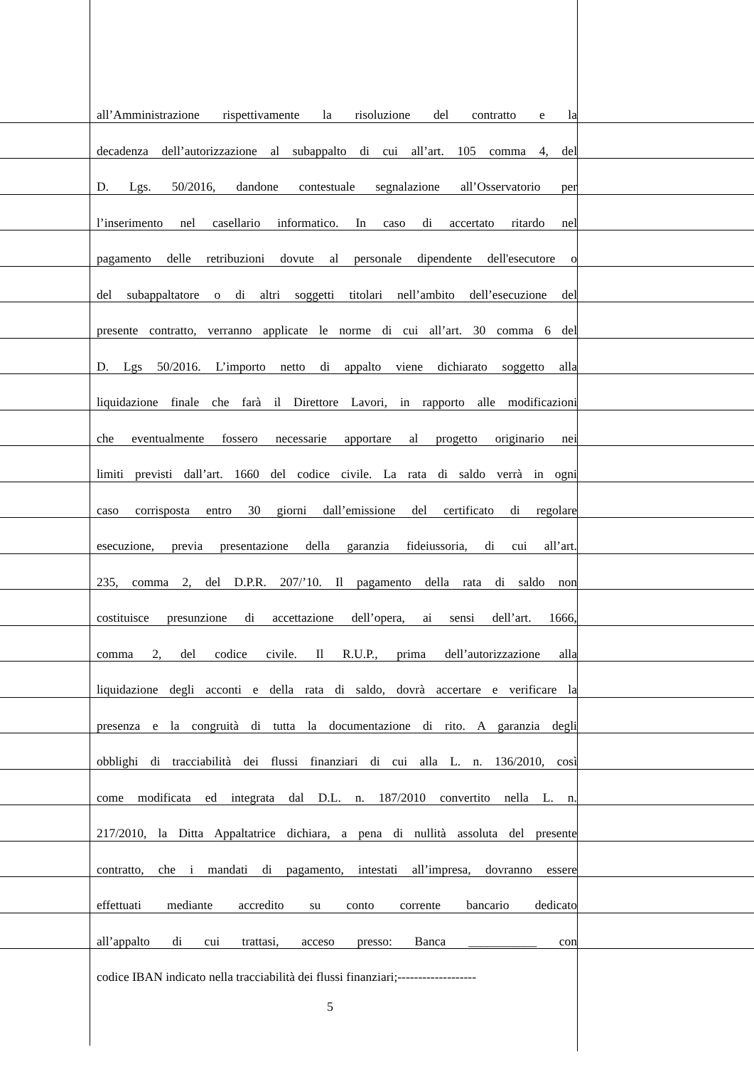all’Amministrazione rispettivamente la risoluzione del contratto e la
decadenza dell’autorizzazione al subappalto di cui all’art. 105 comma 4, del
D. Lgs. 50/2016, dandone contestuale segnalazione all’Osservatorio per
l’inserimento nel casellario informatico. In caso di accertato ritardo nel
pagamento delle retribuzioni dovute al personale dipendente dell'esecutore o
del subappaltatore o di altri soggetti titolari nell’ambito dell’esecuzione del
presente contratto, verranno applicate le norme di cui all’art. 30 comma 6 del
D. Lgs 50/2016. L’importo netto di appalto viene dichiarato soggetto alla
liquidazione finale che farà il Direttore Lavori, in rapporto alle modificazioni
che eventualmente fossero necessarie apportare al progetto originario nei
limiti previsti dall’art. 1660 del codice civile. La rata di saldo verrà in ogni
caso corrisposta entro 30 giorni dall’emissione del certificato di regolare
esecuzione, previa presentazione della garanzia fideiussoria, di cui all’art.
235, comma 2, del D.P.R. 207/’10. Il pagamento della rata di saldo non
costituisce presunzione di accettazione dell’opera, ai sensi dell’art. 1666,
comma 2, del codice civile. Il R.U.P., prima dell’autorizzazione alla
liquidazione degli acconti e della rata di saldo, dovrà accertare e verificare la
presenza e la congruità di tutta la documentazione di rito. A garanzia degli
obblighi di tracciabilità dei flussi finanziari di cui alla L. n. 136/2010, così
come modificata ed integrata dal D.L. n. 187/2010 convertito nella L. n.
217/2010, la Ditta Appaltatrice dichiara, a pena di nullità assoluta del presente
contratto, che i mandati di pagamento, intestati all’impresa, dovranno essere
effettuati mediante accredito su conto corrente bancario dedicato
all’appalto di cui trattasi, acceso presso: Banca ___________ con
codice IBAN indicato nella tracciabilità dei flussi finanziari;-------------------
5